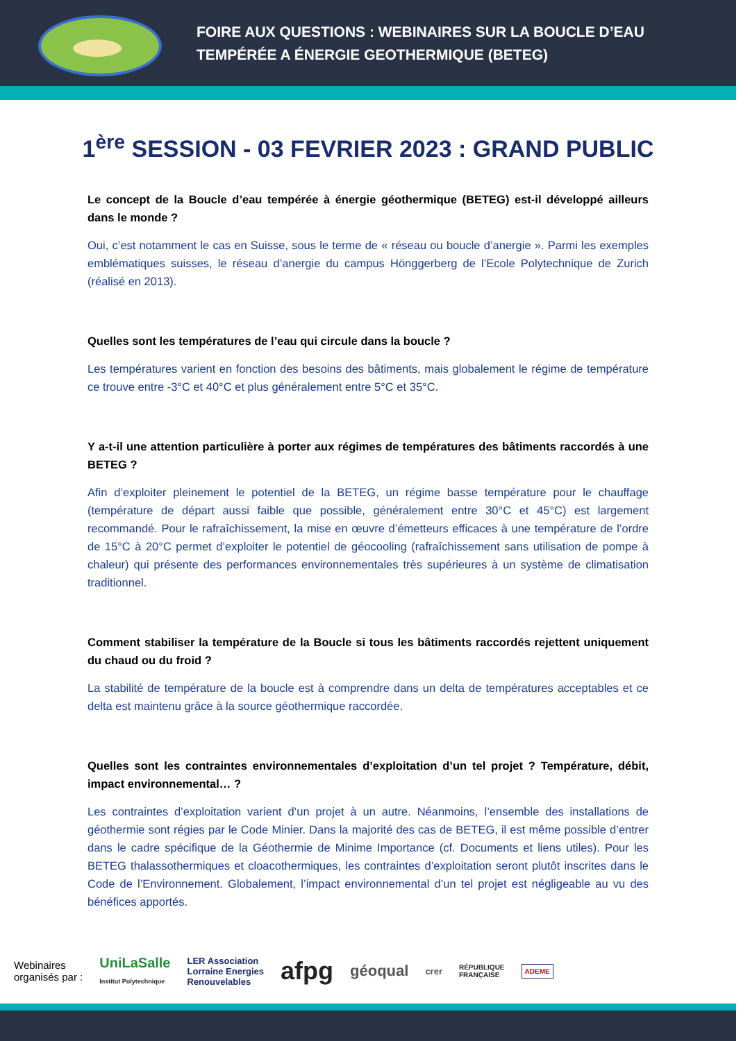FOIRE AUX QUESTIONS : WEBINAIRES SUR LA BOUCLE D’EAU
TEMPÉRÉE A ÉNERGIE GEOTHERMIQUE (BETEG)
1<sup>ère</sup> SESSION - 03 FEVRIER 2023 : GRAND PUBLIC
Le concept de la Boucle d’eau tempérée à énergie géothermique (BETEG) est-il développé ailleurs dans le monde ?
Oui, c’est notamment le cas en Suisse, sous le terme de « réseau ou boucle d’anergie ». Parmi les exemples emblématiques suisses, le réseau d’anergie du campus Hönggerberg de l’Ecole Polytechnique de Zurich (réalisé en 2013).
Quelles sont les températures de l’eau qui circule dans la boucle ?
Les températures varient en fonction des besoins des bâtiments, mais globalement le régime de température ce trouve entre -3°C et 40°C et plus généralement entre 5°C et 35°C.
Y a-t-il une attention particulière à porter aux régimes de températures des bâtiments raccordés à une BETEG ?
Afin d’exploiter pleinement le potentiel de la BETEG, un régime basse température pour le chauffage (température de départ aussi faible que possible, généralement entre 30°C et 45°C) est largement recommandé. Pour le rafraîchissement, la mise en œuvre d’émetteurs efficaces à une température de l’ordre de 15°C à 20°C permet d’exploiter le potentiel de géocooling (rafraîchissement sans utilisation de pompe à chaleur) qui présente des performances environnementales très supérieures à un système de climatisation traditionnel.
Comment stabiliser la température de la Boucle si tous les bâtiments raccordés rejettent uniquement du chaud ou du froid ?
La stabilité de température de la boucle est à comprendre dans un delta de températures acceptables et ce delta est maintenu grâce à la source géothermique raccordée.
Quelles sont les contraintes environnementales d’exploitation d’un tel projet ? Température, débit, impact environnemental… ?
Les contraintes d’exploitation varient d’un projet à un autre. Néanmoins, l’ensemble des installations de géothermie sont régies par le Code Minier. Dans la majorité des cas de BETEG, il est même possible d’entrer dans le cadre spécifique de la Géothermie de Minime Importance (cf. Documents et liens utiles). Pour les BETEG thalassothermiques et cloacothermiques, les contraintes d’exploitation seront plutôt inscrites dans le Code de l’Environnement. Globalement, l’impact environnemental d’un tel projet est négligeable au vu des bénéfices apportés.
Webinaires
organisés par :
UniLaSalle
Institut Polytechnique
LER Association
Lorraine Energies
Renouvelables
afpg
géoqual
crer
RÉPUBLIQUE
FRANÇAISE
ADEME